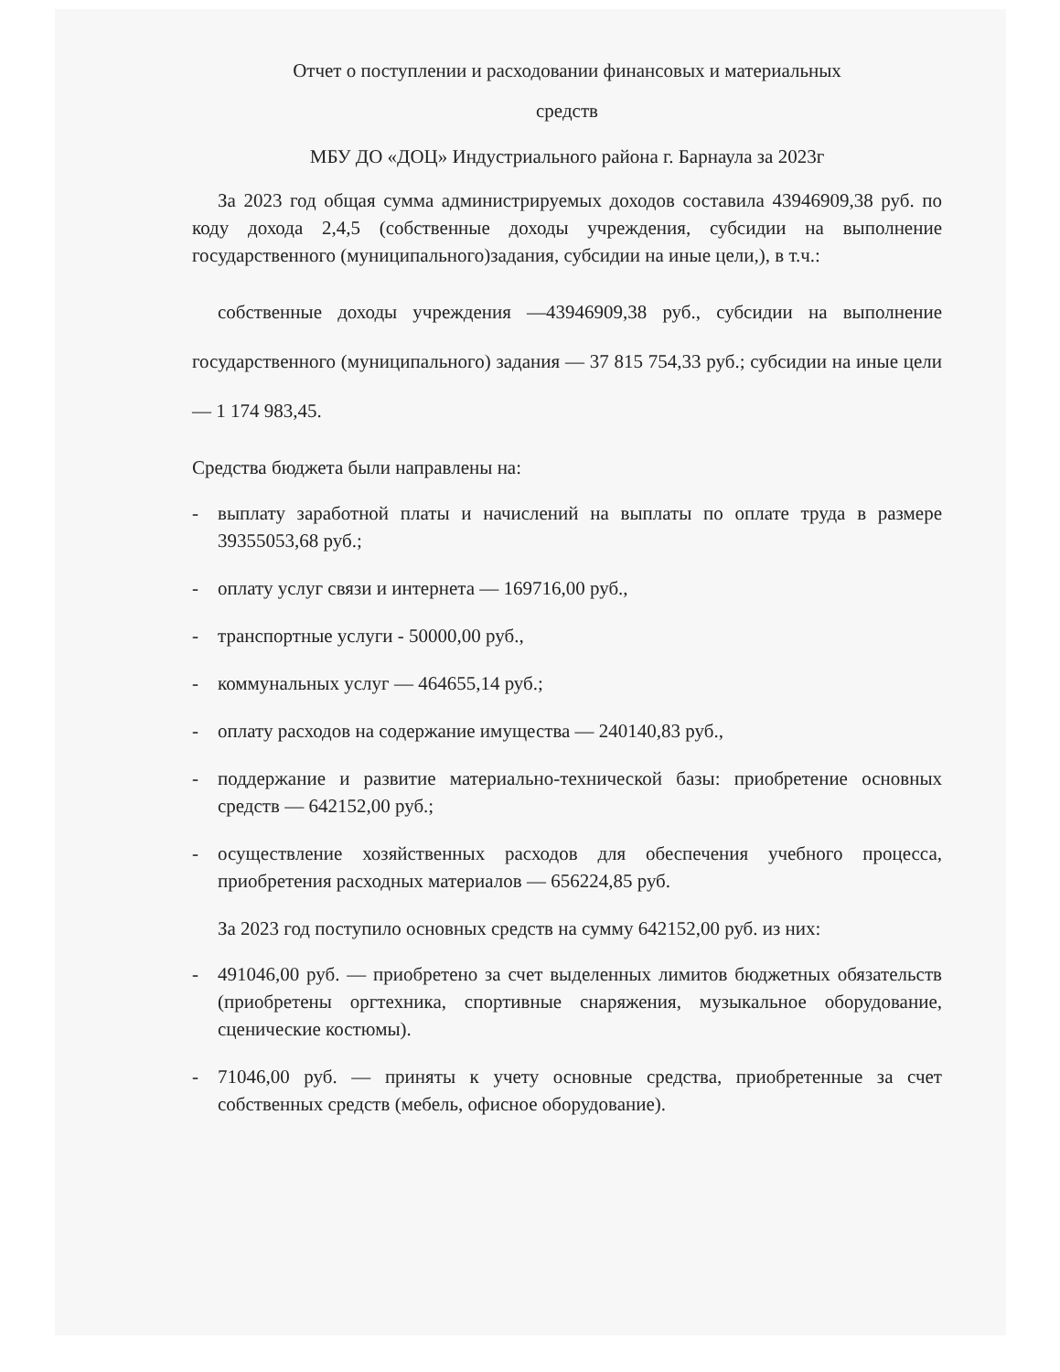Отчет о поступлении и расходовании финансовых и материальных
средств
МБУ ДО «ДОЦ» Индустриального района г. Барнаула за 2023г
За 2023 год общая сумма администрируемых доходов составила 43946909,38 руб. по коду дохода 2,4,5 (собственные доходы учреждения, субсидии на выполнение государственного (муниципального)задания, субсидии на иные цели,), в т.ч.:
собственные доходы учреждения —43946909,38 руб., субсидии на выполнение государственного (муниципального) задания — 37 815 754,33 руб.; субсидии на иные цели — 1 174 983,45.
Средства бюджета были направлены на:
- выплату заработной платы и начислений на выплаты по оплате труда в размере 39355053,68 руб.;
- оплату услуг связи и интернета — 169716,00 руб.,
- транспортные услуги - 50000,00 руб.,
- коммунальных услуг — 464655,14 руб.;
- оплату расходов на содержание имущества — 240140,83 руб.,
- поддержание и развитие материально-технической базы: приобретение основных средств — 642152,00 руб.;
- осуществление хозяйственных расходов для обеспечения учебного процесса, приобретения расходных материалов — 656224,85 руб.
За 2023 год поступило основных средств на сумму 642152,00 руб. из них:
- 491046,00 руб. — приобретено за счет выделенных лимитов бюджетных обязательств (приобретены оргтехника, спортивные снаряжения, музыкальное оборудование, сценические костюмы).
- 71046,00 руб. — приняты к учету основные средства, приобретенные за счет собственных средств (мебель, офисное оборудование).